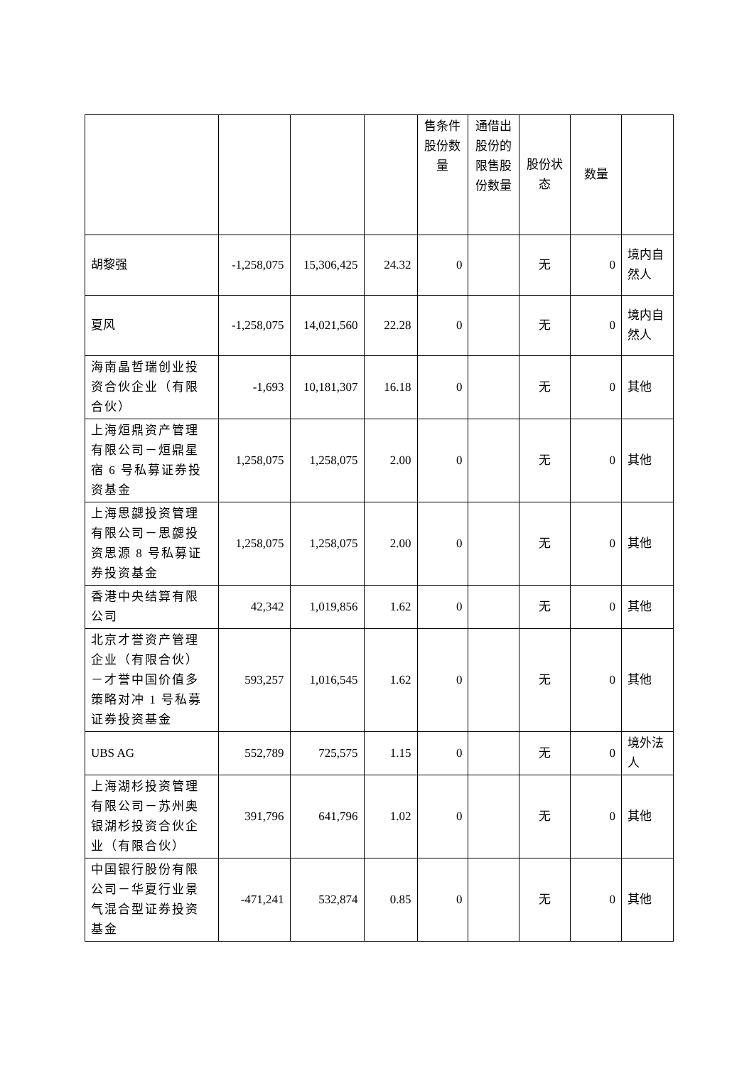| | | | | 售条件股份数量 | 通借出股份的限售股份数量 | 股份状态 | 数量 | |
| 胡黎强 | -1,258,075 | 15,306,425 | 24.32 | 0 | | 无 | 0 | 境内自然人 |
| 夏风 | -1,258,075 | 14,021,560 | 22.28 | 0 | | 无 | 0 | 境内自然人 |
| 海南晶哲瑞创业投资合伙企业（有限合伙） | -1,693 | 10,181,307 | 16.18 | 0 | | 无 | 0 | 其他 |
| 上海烜鼎资产管理有限公司－烜鼎星宿 6 号私募证券投资基金 | 1,258,075 | 1,258,075 | 2.00 | 0 | | 无 | 0 | 其他 |
| 上海思勰投资管理有限公司－思勰投资思源 8 号私募证券投资基金 | 1,258,075 | 1,258,075 | 2.00 | 0 | | 无 | 0 | 其他 |
| 香港中央结算有限公司 | 42,342 | 1,019,856 | 1.62 | 0 | | 无 | 0 | 其他 |
| 北京才誉资产管理企业（有限合伙）－才誉中国价值多策略对冲 1 号私募证券投资基金 | 593,257 | 1,016,545 | 1.62 | 0 | | 无 | 0 | 其他 |
| UBS AG | 552,789 | 725,575 | 1.15 | 0 | | 无 | 0 | 境外法人 |
| 上海湖杉投资管理有限公司－苏州奥银湖杉投资合伙企业（有限合伙） | 391,796 | 641,796 | 1.02 | 0 | | 无 | 0 | 其他 |
| 中国银行股份有限公司－华夏行业景气混合型证券投资基金 | -471,241 | 532,874 | 0.85 | 0 | | 无 | 0 | 其他 |